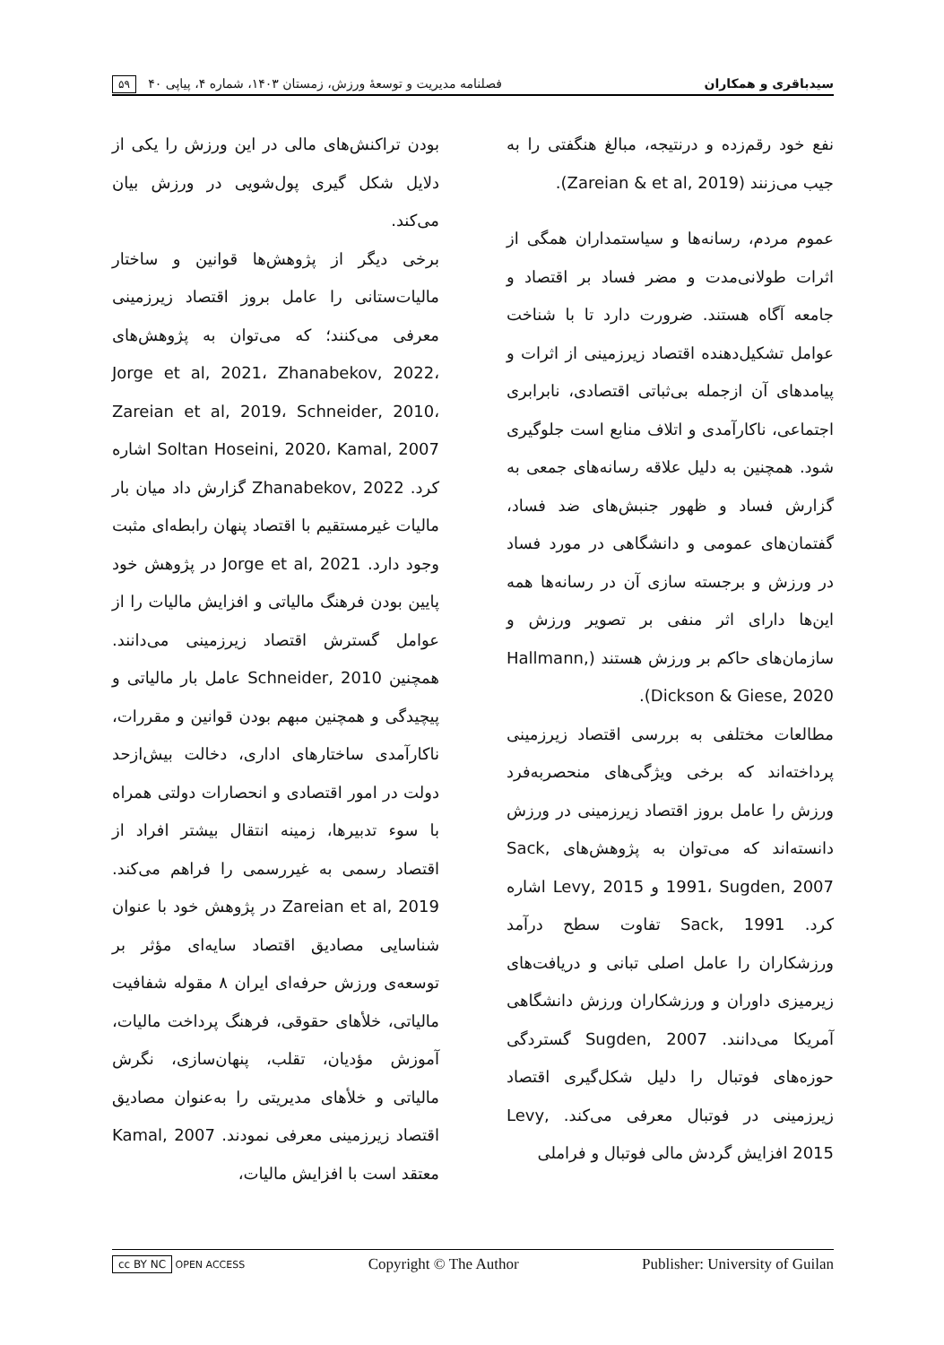سیدباقری و همکاران فصلنامه مدیریت و توسعهٔ ورزش، زمستان ۱۴۰۳، شماره ۴، پیاپی ۴۰ ۵۹
نفع خود رقم‌زده و درنتیجه، مبالغ هنگفتی را به جیب می‌زنند (Zareian & et al, 2019).
عموم مردم، رسانه‌ها و سیاستمداران همگی از اثرات طولانی‌مدت و مضر فساد بر اقتصاد و جامعه آگاه هستند. ضرورت دارد تا با شناخت عوامل تشکیل‌دهنده اقتصاد زیرزمینی از اثرات و پیامدهای آن ازجمله بی‌ثباتی اقتصادی، نابرابری اجتماعی، ناکارآمدی و اتلاف منابع است جلوگیری شود. همچنین به دلیل علاقه رسانه‌های جمعی به گزارش فساد و ظهور جنبش‌های ضد فساد، گفتمان‌های عمومی و دانشگاهی در مورد فساد در ورزش و برجسته سازی آن در رسانه‌ها همه این‌ها دارای اثر منفی بر تصویر ورزش و سازمان‌های حاکم بر ورزش هستند (Hallmann, Dickson & Giese, 2020).
مطالعات مختلفی به بررسی اقتصاد زیرزمینی پرداخته‌اند که برخی ویژگی‌های منحصربه‌فرد ورزش را عامل بروز اقتصاد زیرزمینی در ورزش دانسته‌اند که می‌توان به پژوهش‌های Sack, 1991، Sugden, 2007 و Levy, 2015 اشاره کرد. Sack, 1991 تفاوت سطح درآمد ورزشکاران را عامل اصلی تبانی و دریافت‌های زیرمیزی داوران و ورزشکاران ورزش دانشگاهی آمریکا می‌دانند. Sugden, 2007 گستردگی حوزه‌های فوتبال را دلیل شکل‌گیری اقتصاد زیرزمینی در فوتبال معرفی می‌کند. Levy, 2015 افزایش گردش مالی فوتبال و فراملی
بودن تراکنش‌های مالی در این ورزش را یکی از دلایل شکل گیری پول‌شویی در ورزش بیان می‌کند.
برخی دیگر از پژوهش‌ها قوانین و ساختار مالیات‌ستانی را عامل بروز اقتصاد زیرزمینی معرفی می‌کنند؛ که می‌توان به پژوهش‌های Jorge et al, 2021، Zhanabekov, 2022، Zareian et al, 2019، Schneider, 2010، Soltan Hoseini, 2020، Kamal, 2007 اشاره کرد. Zhanabekov, 2022 گزارش داد میان بار مالیات غیرمستقیم با اقتصاد پنهان رابطه‌ای مثبت وجود دارد. Jorge et al, 2021 در پژوهش خود پایین بودن فرهنگ مالیاتی و افزایش مالیات را از عوامل گسترش اقتصاد زیرزمینی می‌دانند. همچنین Schneider, 2010 عامل بار مالیاتی و پیچیدگی و همچنین مبهم بودن قوانین و مقررات، ناکارآمدی ساختارهای اداری، دخالت بیش‌ازحد دولت در امور اقتصادی و انحصارات دولتی همراه با سوء تدبیرها، زمینه انتقال بیشتر افراد از اقتصاد رسمی به غیررسمی را فراهم می‌کند. Zareian et al, 2019 در پژوهش خود با عنوان شناسایی مصادیق اقتصاد سایه‌ای مؤثر بر توسعه‌ی ورزش حرفه‌ای ایران ۸ مقوله شفافیت مالیاتی، خلأهای حقوقی، فرهنگ پرداخت مالیات، آموزش مؤدیان، تقلب، پنهان‌سازی، نگرش مالیاتی و خلأهای مدیریتی را به‌عنوان مصادیق اقتصاد زیرزمینی معرفی نمودند. Kamal, 2007 معتقد است با افزایش مالیات،
cc BY NC OPEN ACCESS Copyright © The Author Publisher: University of Guilan